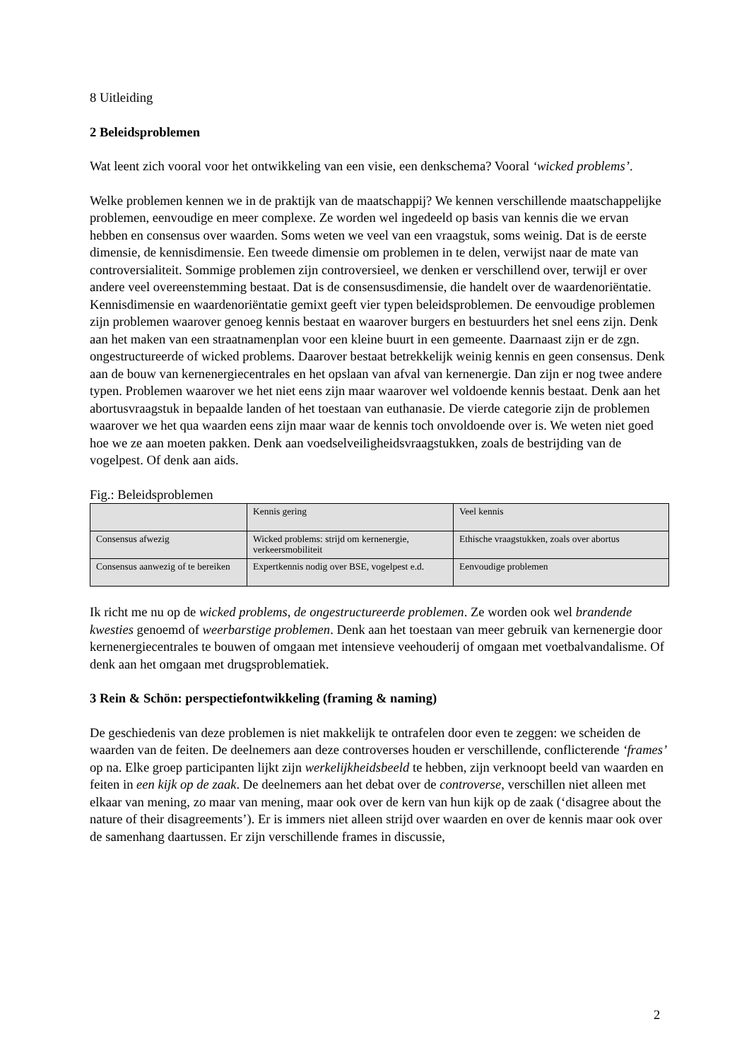8 Uitleiding
2 Beleidsproblemen
Wat leent zich vooral voor het ontwikkeling van een visie, een denkschema? Vooral ‘wicked problems’.
Welke problemen kennen we in de praktijk van de maatschappij? We kennen verschillende maatschappelijke problemen, eenvoudige en meer complexe. Ze worden wel ingedeeld op basis van kennis die we ervan hebben en consensus over waarden. Soms weten we veel van een vraagstuk, soms weinig. Dat is de eerste dimensie, de kennisdimensie. Een tweede dimensie om problemen in te delen, verwijst naar de mate van controversialiteit. Sommige problemen zijn controversieel, we denken er verschillend over, terwijl er over andere veel overeenstemming bestaat. Dat is de consensusdimensie, die handelt over de waardenoriëntatie. Kennisdimensie en waardenoriëntatie gemixt geeft vier typen beleidsproblemen. De eenvoudige problemen zijn problemen waarover genoeg kennis bestaat en waarover burgers en bestuurders het snel eens zijn. Denk aan het maken van een straatnamenplan voor een kleine buurt in een gemeente. Daarnaast zijn er de zgn. ongestructureerde of wicked problems. Daarover bestaat betrekkelijk weinig kennis en geen consensus. Denk aan de bouw van kernenergiecentrales en het opslaan van afval van kernenergie. Dan zijn er nog twee andere typen. Problemen waarover we het niet eens zijn maar waarover wel voldoende kennis bestaat. Denk aan het abortusvraagstuk in bepaalde landen of het toestaan van euthanasie. De vierde categorie zijn de problemen waarover we het qua waarden eens zijn maar waar de kennis toch onvoldoende over is. We weten niet goed hoe we ze aan moeten pakken. Denk aan voedselveiligheidsvraagstukken, zoals de bestrijding van de vogelpest. Of denk aan aids.
Fig.: Beleidsproblemen
| | Kennis gering | Veel kennis |
| Consensus afwezig | Wicked problems: strijd om kernenergie, verkeersmobiliteit | Ethische vraagstukken, zoals over abortus |
| Consensus aanwezig of te bereiken | Expertkennis nodig over BSE, vogelpest e.d. | Eenvoudige problemen |
Ik richt me nu op de wicked problems, de ongestructureerde problemen. Ze worden ook wel brandende kwesties genoemd of weerbarstige problemen. Denk aan het toestaan van meer gebruik van kernenergie door kernenergiecentrales te bouwen of omgaan met intensieve veehouderij of omgaan met voetbalvandalisme. Of denk aan het omgaan met drugsproblematiek.
3 Rein & Schön: perspectiefontwikkeling (framing & naming)
De geschiedenis van deze problemen is niet makkelijk te ontrafelen door even te zeggen: we scheiden de waarden van de feiten. De deelnemers aan deze controverses houden er verschillende, conflicterende ‘frames’ op na. Elke groep participanten lijkt zijn werkelijkheidsbeeld te hebben, zijn verknoopt beeld van waarden en feiten in een kijk op de zaak. De deelnemers aan het debat over de controverse, verschillen niet alleen met elkaar van mening, zo maar van mening, maar ook over de kern van hun kijk op de zaak (‘disagree about the nature of their disagreements’). Er is immers niet alleen strijd over waarden en over de kennis maar ook over de samenhang daartussen. Er zijn verschillende frames in discussie,
2